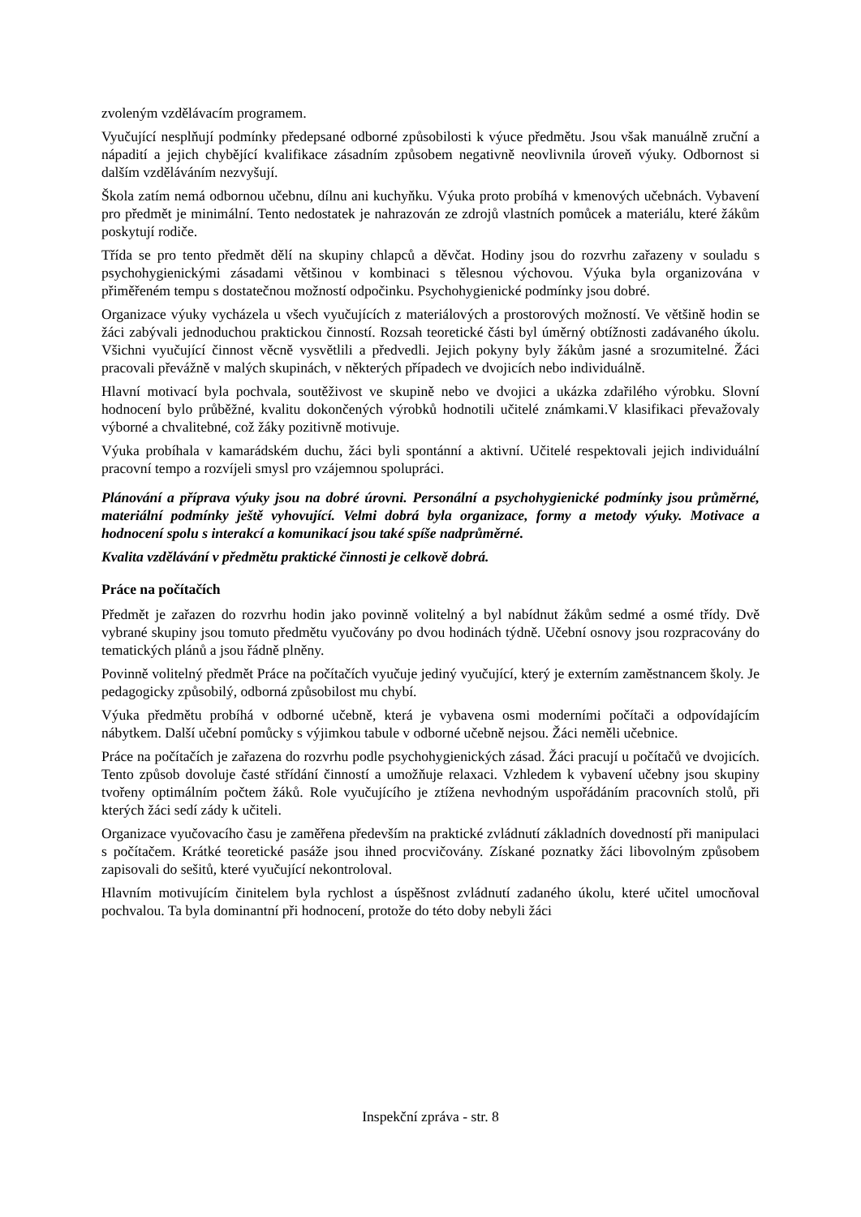zvoleným vzdělávacím programem.
Vyučující nesplňují podmínky předepsané odborné způsobilosti k výuce předmětu. Jsou však manuálně zruční a nápadití a jejich chybějící kvalifikace zásadním způsobem negativně neovlivnila úroveň výuky. Odbornost si dalším vzděláváním nezvyšují.
Škola zatím nemá odbornou učebnu, dílnu ani kuchyňku. Výuka proto probíhá v kmenových učebnách. Vybavení pro předmět je minimální. Tento nedostatek je nahrazován ze zdrojů vlastních pomůcek a materiálu, které žákům poskytují rodiče.
Třída se pro tento předmět dělí na skupiny chlapců a děvčat. Hodiny jsou do rozvrhu zařazeny v souladu s psychohygienickými zásadami většinou v kombinaci s tělesnou výchovou. Výuka byla organizována v přiměřeném tempu s dostatečnou možností odpočinku. Psychohygienické podmínky jsou dobré.
Organizace výuky vycházela u všech vyučujících z materiálových a prostorových možností. Ve většině hodin se žáci zabývali jednoduchou praktickou činností. Rozsah teoretické části byl úměrný obtížnosti zadávaného úkolu. Všichni vyučující činnost věcně vysvětlili a předvedli. Jejich pokyny byly žákům jasné a srozumitelné. Žáci pracovali převážně v malých skupinách, v některých případech ve dvojicích nebo individuálně.
Hlavní motivací byla pochvala, soutěživost ve skupině nebo ve dvojici a ukázka zdařilého výrobku. Slovní hodnocení bylo průběžné, kvalitu dokončených výrobků hodnotili učitelé známkami.V klasifikaci převažovaly výborné a chvalitebné, což žáky pozitivně motivuje.
Výuka probíhala v kamarádském duchu, žáci byli spontánní a aktivní. Učitelé respektovali jejich individuální pracovní tempo a rozvíjeli smysl pro vzájemnou spolupráci.
Plánování a příprava výuky jsou na dobré úrovni. Personální a psychohygienické podmínky jsou průměrné, materiální podmínky ještě vyhovující. Velmi dobrá byla organizace, formy a metody výuky. Motivace a hodnocení spolu s interakcí a komunikací jsou také spíše nadprůměrné.
Kvalita vzdělávání v předmětu praktické činnosti je celkově dobrá.
Práce na počítačích
Předmět je zařazen do rozvrhu hodin jako povinně volitelný a byl nabídnut žákům sedmé a osmé třídy. Dvě vybrané skupiny jsou tomuto předmětu vyučovány po dvou hodinách týdně. Učební osnovy jsou rozpracovány do tematických plánů a jsou řádně plněny.
Povinně volitelný předmět Práce na počítačích vyučuje jediný vyučující, který je externím zaměstnancem školy. Je pedagogicky způsobilý, odborná způsobilost mu chybí.
Výuka předmětu probíhá v odborné učebně, která je vybavena osmi moderními počítači a odpovídajícím nábytkem. Další učební pomůcky s výjimkou tabule v odborné učebně nejsou. Žáci neměli učebnice.
Práce na počítačích je zařazena do rozvrhu podle psychohygienických zásad. Žáci pracují u počítačů ve dvojicích. Tento způsob dovoluje časté střídání činností a umožňuje relaxaci. Vzhledem k vybavení učebny jsou skupiny tvořeny optimálním počtem žáků. Role vyučujícího je ztížena nevhodným uspořádáním pracovních stolů, při kterých žáci sedí zády k učiteli.
Organizace vyučovacího času je zaměřena především na praktické zvládnutí základních dovedností při manipulaci s počítačem. Krátké teoretické pasáže jsou ihned procvičovány. Získané poznatky žáci libovolným způsobem zapisovali do sešitů, které vyučující nekontroloval.
Hlavním motivujícím činitelem byla rychlost a úspěšnost zvládnutí zadaného úkolu, které učitel umocňoval pochvalou. Ta byla dominantní při hodnocení, protože do této doby nebyli žáci
Inspekční zpráva - str. 8